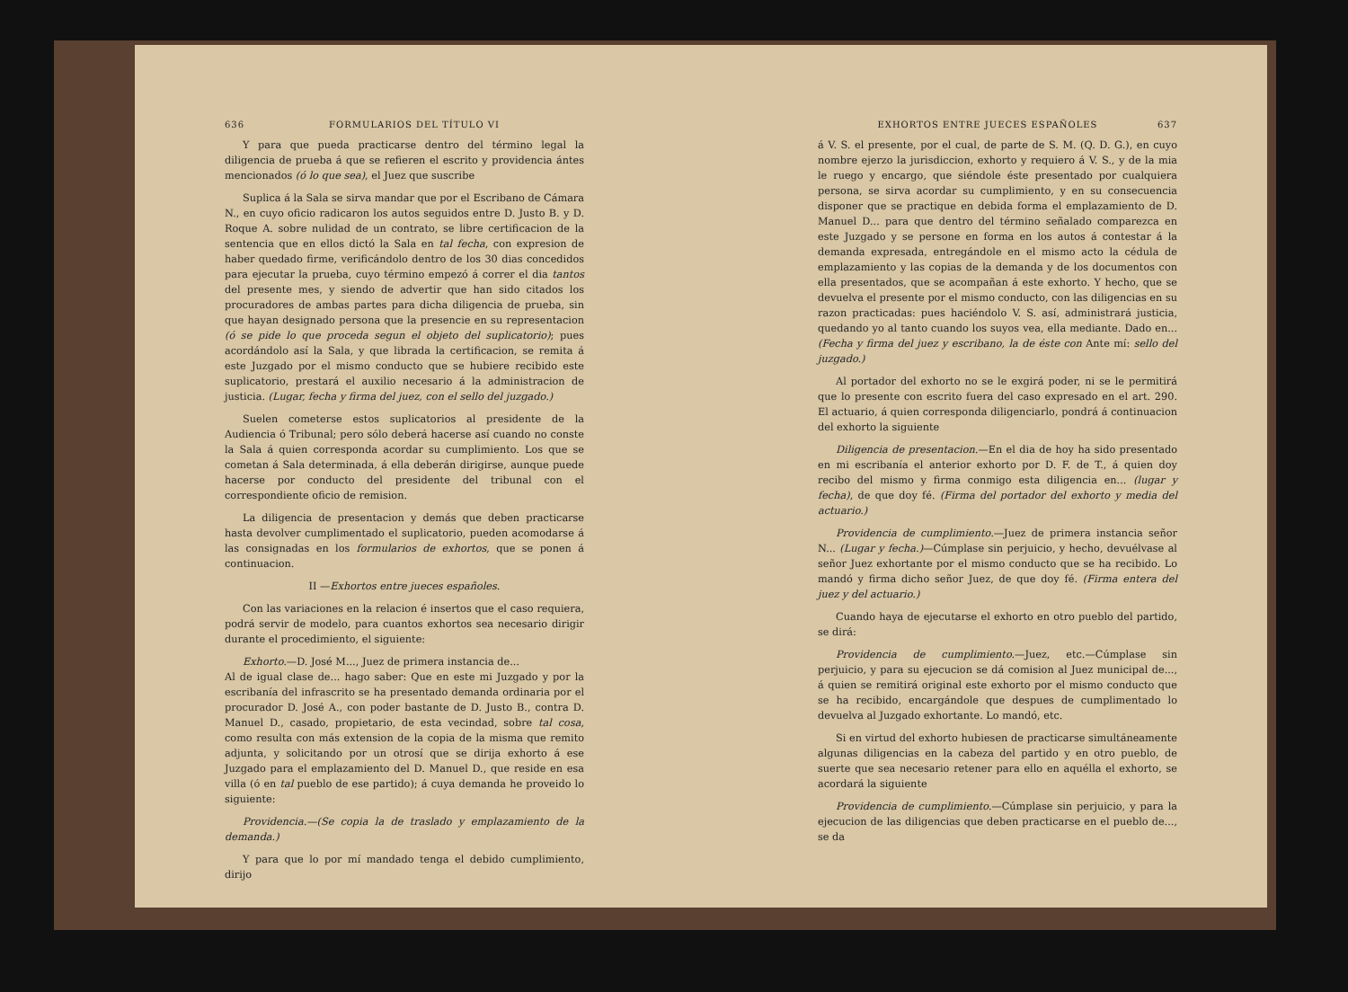636 FORMULARIOS DEL TÍTULO VI
Y para que pueda practicarse dentro del término legal la diligencia de prueba á que se refieren el escrito y providencia ántes mencionados (ó lo que sea), el Juez que suscribe
Suplica á la Sala se sirva mandar que por el Escribano de Cámara N., en cuyo oficio radicaron los autos seguidos entre D. Justo B. y D. Roque A. sobre nulidad de un contrato, se libre certificacion de la sentencia que en ellos dictó la Sala en tal fecha, con expresion de haber quedado firme, verificándolo dentro de los 30 dias concedidos para ejecutar la prueba, cuyo término empezó á correr el dia tantos del presente mes, y siendo de advertir que han sido citados los procuradores de ambas partes para dicha diligencia de prueba, sin que hayan designado persona que la presencie en su representacion (ó se pide lo que proceda segun el objeto del suplicatorio); pues acordándolo así la Sala, y que librada la certificacion, se remita á este Juzgado por el mismo conducto que se hubiere recibido este suplicatorio, prestará el auxilio necesario á la administracion de justicia. (Lugar, fecha y firma del juez, con el sello del juzgado.)
Suelen cometerse estos suplicatorios al presidente de la Audiencia ó Tribunal; pero sólo deberá hacerse así cuando no conste la Sala á quien corresponda acordar su cumplimiento. Los que se cometan á Sala determinada, á ella deberán dirigirse, aunque puede hacerse por conducto del presidente del tribunal con el correspondiente oficio de remision.
La diligencia de presentacion y demás que deben practicarse hasta devolver cumplimentado el suplicatorio, pueden acomodarse á las consignadas en los formularios de exhortos, que se ponen á continuacion.
II —Exhortos entre jueces españoles.
Con las variaciones en la relacion é insertos que el caso requiera, podrá servir de modelo, para cuantos exhortos sea necesario dirigir durante el procedimiento, el siguiente:
Exhorto.—D. José M..., Juez de primera instancia de...
Al de igual clase de... hago saber: Que en este mi Juzgado y por la escribanía del infrascrito se ha presentado demanda ordinaria por el procurador D. José A., con poder bastante de D. Justo B., contra D. Manuel D., casado, propietario, de esta vecindad, sobre tal cosa, como resulta con más extension de la copia de la misma que remito adjunta, y solicitando por un otrosí que se dirija exhorto á ese Juzgado para el emplazamiento del D. Manuel D., que reside en esa villa (ó en tal pueblo de ese partido); á cuya demanda he proveido lo siguiente:
Providencia.—(Se copia la de traslado y emplazamiento de la demanda.)
Y para que lo por mí mandado tenga el debido cumplimiento, dirijo
EXHORTOS ENTRE JUECES ESPAÑOLES 637
á V. S. el presente, por el cual, de parte de S. M. (Q. D. G.), en cuyo nombre ejerzo la jurisdiccion, exhorto y requiero á V. S., y de la mia le ruego y encargo, que siéndole éste presentado por cualquiera persona, se sirva acordar su cumplimiento, y en su consecuencia disponer que se practique en debida forma el emplazamiento de D. Manuel D... para que dentro del término señalado comparezca en este Juzgado y se persone en forma en los autos á contestar á la demanda expresada, entregándole en el mismo acto la cédula de emplazamiento y las copias de la demanda y de los documentos con ella presentados, que se acompañan á este exhorto. Y hecho, que se devuelva el presente por el mismo conducto, con las diligencias en su razon practicadas: pues haciéndolo V. S. así, administrará justicia, quedando yo al tanto cuando los suyos vea, ella mediante. Dado en... (Fecha y firma del juez y escribano, la de éste con Ante mí: sello del juzgado.)
Al portador del exhorto no se le exgirá poder, ni se le permitirá que lo presente con escrito fuera del caso expresado en el art. 290. El actuario, á quien corresponda diligenciarlo, pondrá á continuacion del exhorto la siguiente
Diligencia de presentacion.—En el dia de hoy ha sido presentado en mi escribanía el anterior exhorto por D. F. de T., á quien doy recibo del mismo y firma conmigo esta diligencia en... (lugar y fecha), de que doy fé. (Firma del portador del exhorto y media del actuario.)
Providencia de cumplimiento.—Juez de primera instancia señor N... (Lugar y fecha.)—Cúmplase sin perjuicio, y hecho, devuélvase al señor Juez exhortante por el mismo conducto que se ha recibido. Lo mandó y firma dicho señor Juez, de que doy fé. (Firma entera del juez y del actuario.)
Cuando haya de ejecutarse el exhorto en otro pueblo del partido, se dirá:
Providencia de cumplimiento.—Juez, etc.—Cúmplase sin perjuicio, y para su ejecucion se dá comision al Juez municipal de..., á quien se remitirá original este exhorto por el mismo conducto que se ha recibido, encargándole que despues de cumplimentado lo devuelva al Juzgado exhortante. Lo mandó, etc.
Si en virtud del exhorto hubiesen de practicarse simultáneamente algunas diligencias en la cabeza del partido y en otro pueblo, de suerte que sea necesario retener para ello en aquélla el exhorto, se acordará la siguiente
Providencia de cumplimiento.—Cúmplase sin perjuicio, y para la ejecucion de las diligencias que deben practicarse en el pueblo de..., se da